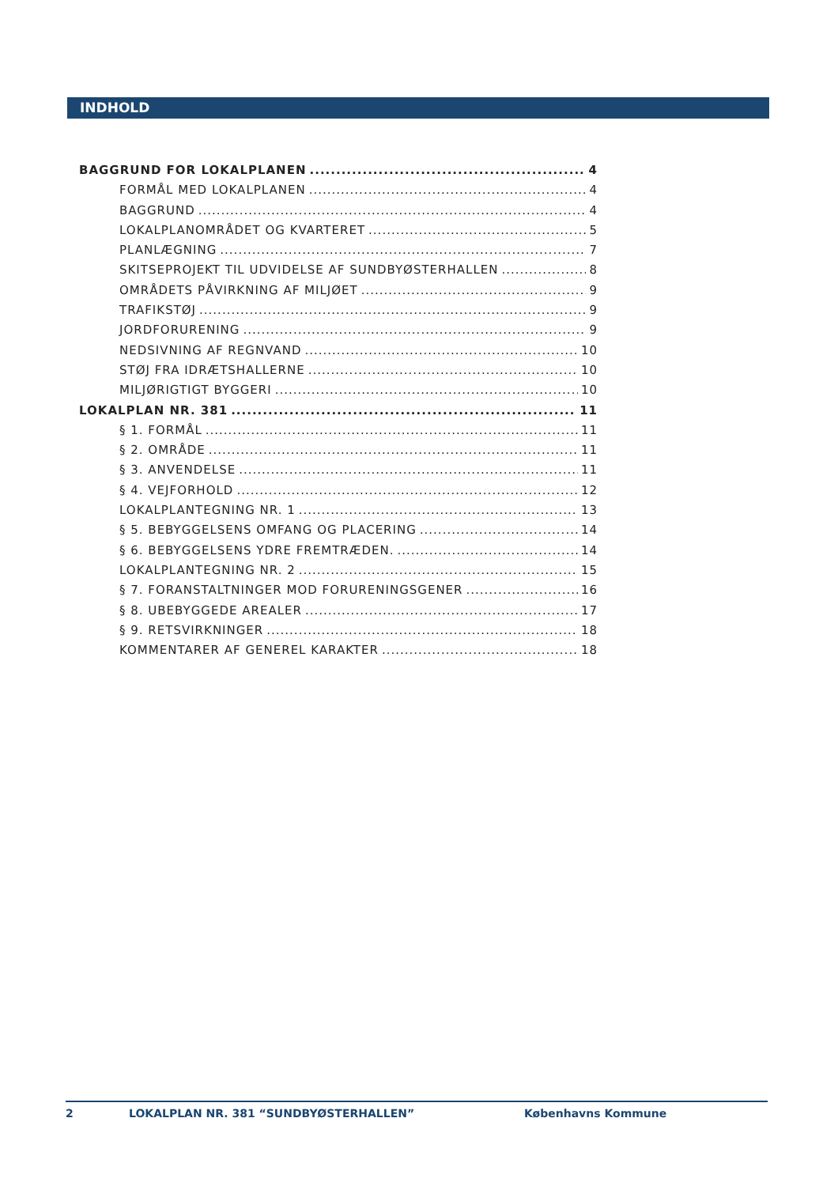INDHOLD
BAGGRUND FOR LOKALPLANEN 4
FORMÅL MED LOKALPLANEN 4
BAGGRUND 4
LOKALPLANOMRÅDET OG KVARTERET 5
PLANLÆGNING 7
SKITSEPROJEKT TIL UDVIDELSE AF SUNDBYØSTERHALLEN 8
OMRÅDETS PÅVIRKNING AF MILJØET 9
TRAFIKSTØJ 9
JORDFORURENING 9
NEDSIVNING AF REGNVAND 10
STØJ FRA IDRÆTSHALLERNE 10
MILJØRIGTIGT BYGGERI 10
LOKALPLAN NR. 381 11
§ 1. FORMÅL 11
§ 2. OMRÅDE 11
§ 3. ANVENDELSE 11
§ 4. VEJFORHOLD 12
LOKALPLANTEGNING NR. 1 13
§ 5. BEBYGGELSENS OMFANG OG PLACERING 14
§ 6. BEBYGGELSENS YDRE FREMTRÆDEN. 14
LOKALPLANTEGNING NR. 2 15
§ 7. FORANSTALTNINGER MOD FORURENINGSGENER 16
§ 8. UBEBYGGEDE AREALER 17
§ 9. RETSVIRKNINGER 18
KOMMENTARER AF GENEREL KARAKTER 18
2 LOKALPLAN NR. 381 “SUNDBYØSTERHALLEN” Københavns Kommune